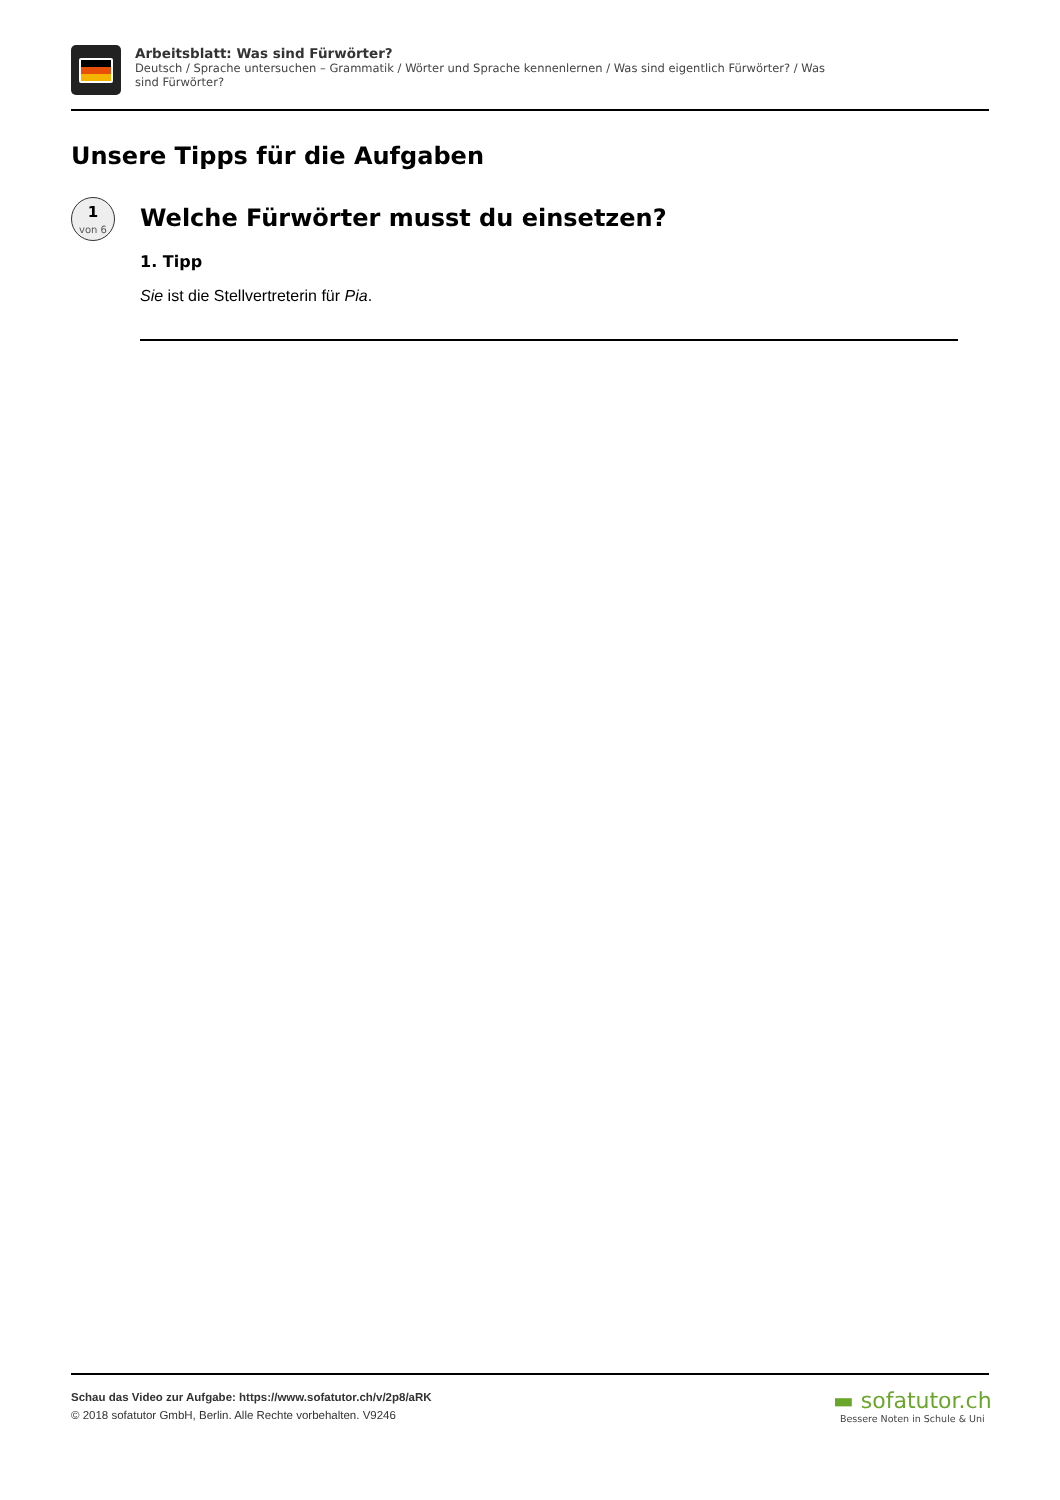Arbeitsblatt: Was sind Fürwörter?
Deutsch / Sprache untersuchen – Grammatik / Wörter und Sprache kennenlernen / Was sind eigentlich Fürwörter? / Was sind Fürwörter?
Unsere Tipps für die Aufgaben
1
von 6
Welche Fürwörter musst du einsetzen?
1. Tipp
Sie ist die Stellvertreterin für Pia.
Schau das Video zur Aufgabe: https://www.sofatutor.ch/v/2p8/aRK
© 2018 sofatutor GmbH, Berlin. Alle Rechte vorbehalten. V9246
▬ sofatutor.ch
Bessere Noten in Schule & Uni